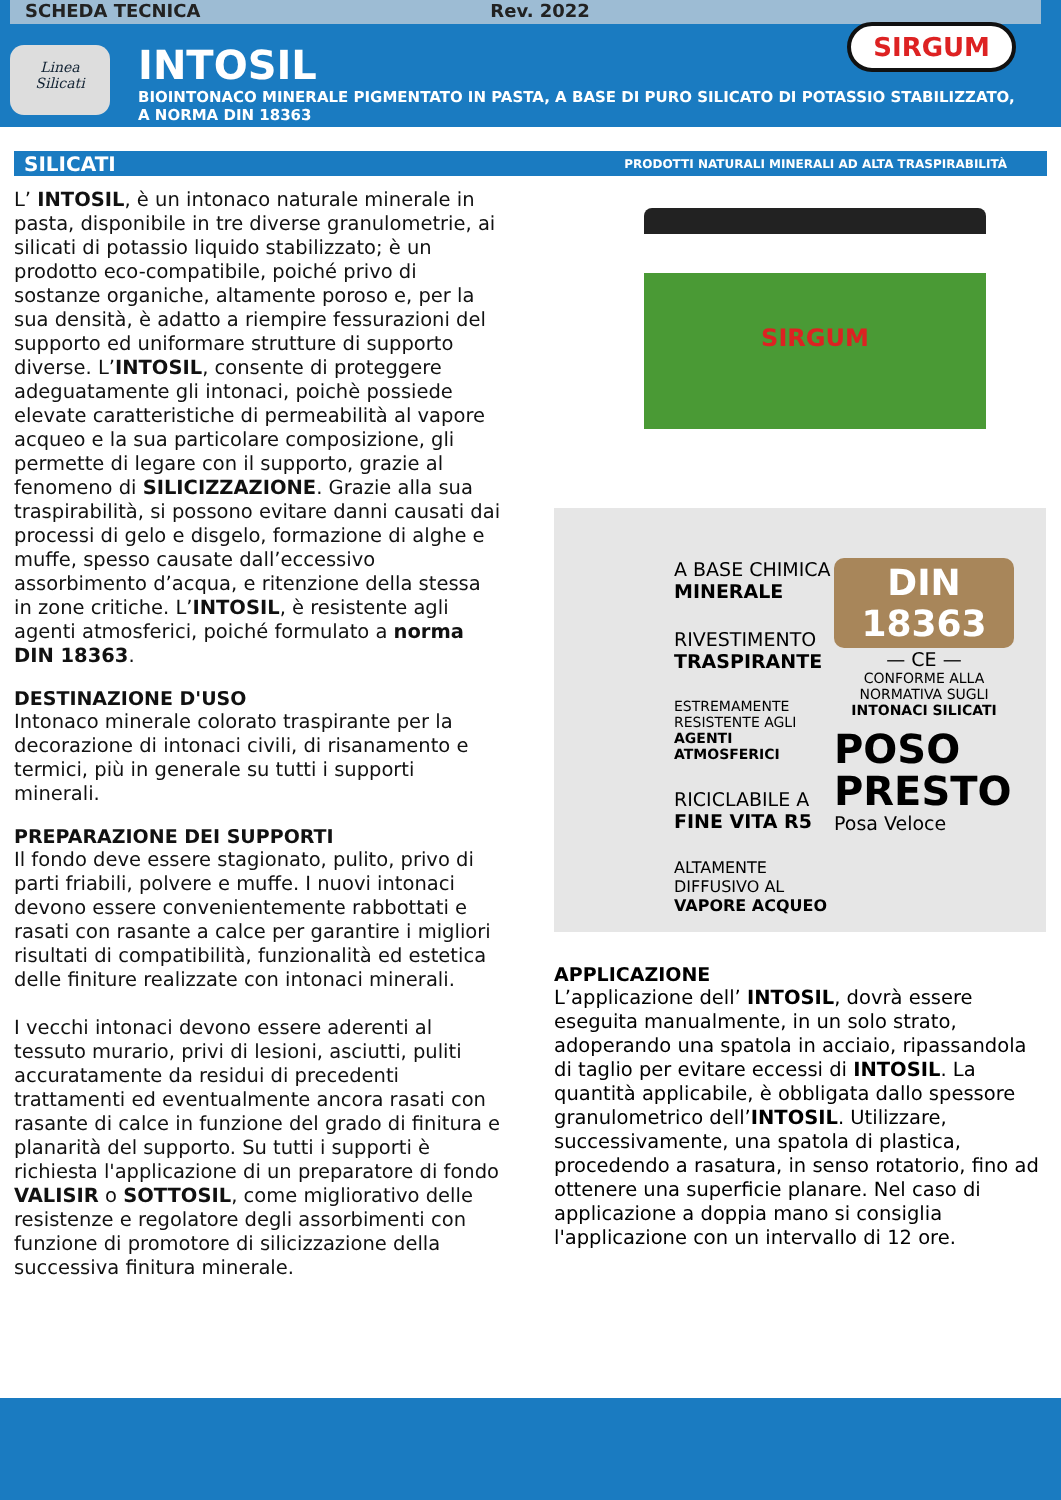SCHEDA TECNICA Rev. 2022
Linea
Silicati
INTOSIL
BIOINTONACO MINERALE PIGMENTATO IN PASTA, A BASE DI PURO SILICATO DI POTASSIO STABILIZZATO, A NORMA DIN 18363
SIRGUM
SILICATI PRODOTTI NATURALI MINERALI AD ALTA TRASPIRABILITÀ
L’ INTOSIL, è un intonaco naturale minerale in pasta, disponibile in tre diverse granulometrie, ai silicati di potassio liquido stabilizzato; è un prodotto eco-compatibile, poiché privo di sostanze organiche, altamente poroso e, per la sua densità, è adatto a riempire fessurazioni del supporto ed uniformare strutture di supporto diverse. L’INTOSIL, consente di proteggere adeguatamente gli intonaci, poichè possiede elevate caratteristiche di permeabilità al vapore acqueo e la sua particolare composizione, gli permette di legare con il supporto, grazie al fenomeno di SILICIZZAZIONE. Grazie alla sua traspirabilità, si possono evitare danni causati dai processi di gelo e disgelo, formazione di alghe e muffe, spesso causate dall’eccessivo assorbimento d’acqua, e ritenzione della stessa in zone critiche. L’INTOSIL, è resistente agli agenti atmosferici, poiché formulato a norma DIN 18363.
DESTINAZIONE D'USO
Intonaco minerale colorato traspirante per la decorazione di intonaci civili, di risanamento e termici, più in generale su tutti i supporti minerali.
PREPARAZIONE DEI SUPPORTI
Il fondo deve essere stagionato, pulito, privo di parti friabili, polvere e muffe. I nuovi intonaci devono essere convenientemente rabbottati e rasati con rasante a calce per garantire i migliori risultati di compatibilità, funzionalità ed estetica delle finiture realizzate con intonaci minerali.
I vecchi intonaci devono essere aderenti al tessuto murario, privi di lesioni, asciutti, puliti accuratamente da residui di precedenti trattamenti ed eventualmente ancora rasati con rasante di calce in funzione del grado di finitura e planarità del supporto. Su tutti i supporti è richiesta l'applicazione di un preparatore di fondo VALISIR o SOTTOSIL, come migliorativo delle resistenze e regolatore degli assorbimenti con funzione di promotore di silicizzazione della successiva finitura minerale.
SIRGUM
A BASE CHIMICA
MINERALE
RIVESTIMENTO
TRASPIRANTE
ESTREMAMENTE
RESISTENTE AGLI
AGENTI ATMOSFERICI
RICICLABILE A
FINE VITA R5
ALTAMENTE
DIFFUSIVO AL
VAPORE ACQUEO
DIN
18363
— CE —
CONFORME ALLA
NORMATIVA SUGLI
INTONACI SILICATI
POSO
PRESTO
Posa Veloce
APPLICAZIONE
L’applicazione dell’ INTOSIL, dovrà essere eseguita manualmente, in un solo strato, adoperando una spatola in acciaio, ripassandola di taglio per evitare eccessi di INTOSIL. La quantità applicabile, è obbligata dallo spessore granulometrico dell’INTOSIL. Utilizzare, successivamente, una spatola di plastica, procedendo a rasatura, in senso rotatorio, fino ad ottenere una superficie planare. Nel caso di applicazione a doppia mano si consiglia l'applicazione con un intervallo di 12 ore.